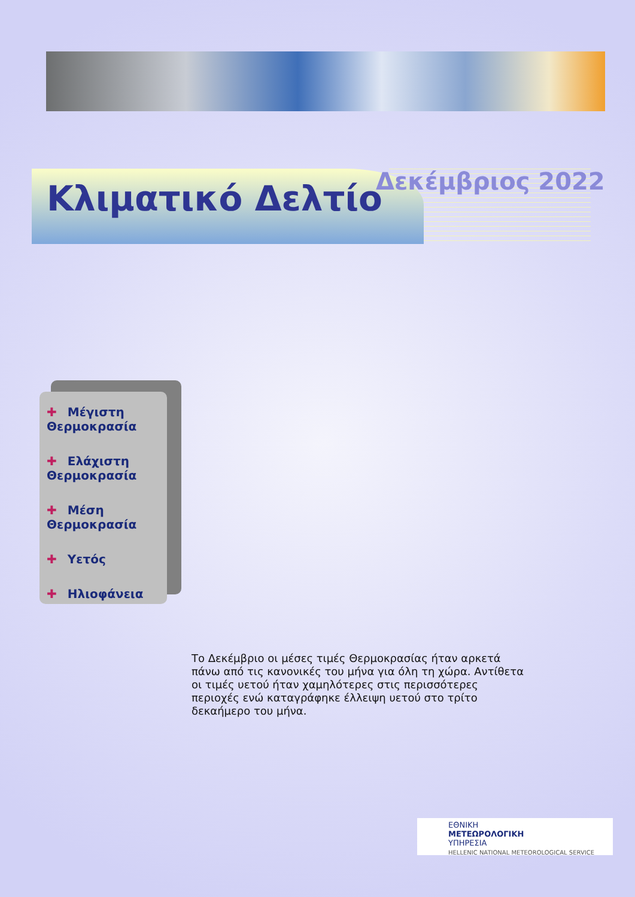Κλιματικό Δελτίο Δεκέμβριος 2022
✚ Μέγιστη Θερμοκρασία
✚ Ελάχιστη Θερμοκρασία
✚ Μέση Θερμοκρασία
✚ Υετός
✚ Ηλιοφάνεια
Το Δεκέμβριο οι μέσες τιμές Θερμοκρασίας ήταν αρκετά πάνω από τις κανονικές του μήνα για όλη τη χώρα. Αντίθετα οι τιμές υετού ήταν χαμηλότερες στις περισσότερες περιοχές ενώ καταγράφηκε έλλειψη υετού στο τρίτο δεκαήμερο του μήνα.
ΕΘΝΙΚΗ
ΜΕΤΕΩΡΟΛΟΓΙΚΗ
ΥΠΗΡΕΣΙΑ
HELLENIC NATIONAL METEOROLOGICAL SERVICE